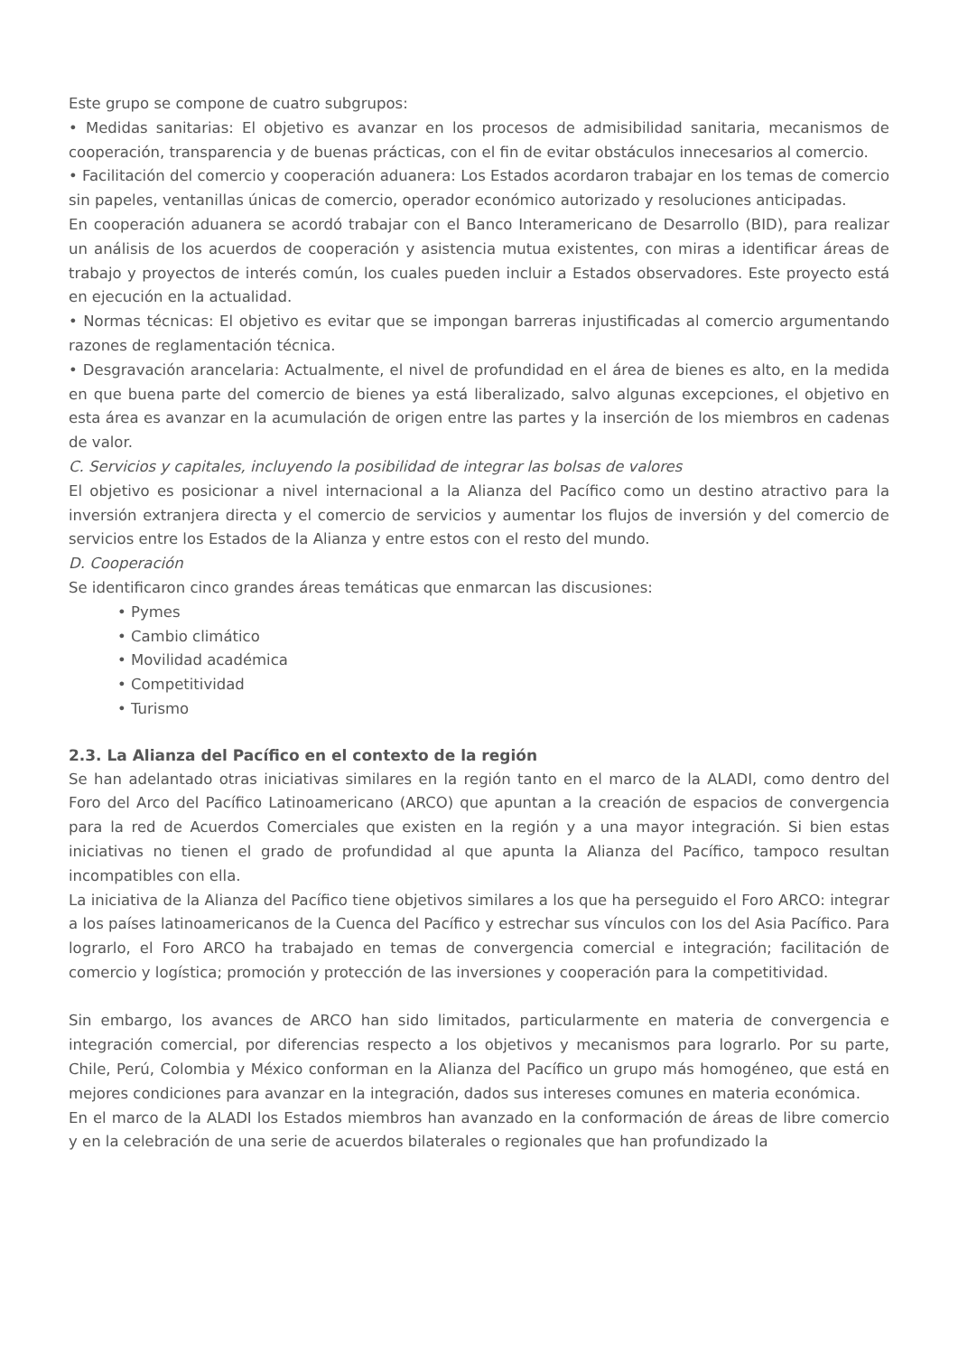Este grupo se compone de cuatro subgrupos:
• Medidas sanitarias: El objetivo es avanzar en los procesos de admisibilidad sanitaria, mecanismos de cooperación, transparencia y de buenas prácticas, con el fin de evitar obstáculos innecesarios al comercio.
• Facilitación del comercio y cooperación aduanera: Los Estados acordaron trabajar en los temas de comercio sin papeles, ventanillas únicas de comercio, operador económico autorizado y resoluciones anticipadas.
En cooperación aduanera se acordó trabajar con el Banco Interamericano de Desarrollo (BID), para realizar un análisis de los acuerdos de cooperación y asistencia mutua existentes, con miras a identificar áreas de trabajo y proyectos de interés común, los cuales pueden incluir a Estados observadores. Este proyecto está en ejecución en la actualidad.
• Normas técnicas: El objetivo es evitar que se impongan barreras injustificadas al comercio argumentando razones de reglamentación técnica.
• Desgravación arancelaria: Actualmente, el nivel de profundidad en el área de bienes es alto, en la medida en que buena parte del comercio de bienes ya está liberalizado, salvo algunas excepciones, el objetivo en esta área es avanzar en la acumulación de origen entre las partes y la inserción de los miembros en cadenas de valor.
C. Servicios y capitales, incluyendo la posibilidad de integrar las bolsas de valores
El objetivo es posicionar a nivel internacional a la Alianza del Pacífico como un destino atractivo para la inversión extranjera directa y el comercio de servicios y aumentar los flujos de inversión y del comercio de servicios entre los Estados de la Alianza y entre estos con el resto del mundo.
D. Cooperación
Se identificaron cinco grandes áreas temáticas que enmarcan las discusiones:
• Pymes
• Cambio climático
• Movilidad académica
• Competitividad
• Turismo
2.3. La Alianza del Pacífico en el contexto de la región
Se han adelantado otras iniciativas similares en la región tanto en el marco de la ALADI, como dentro del Foro del Arco del Pacífico Latinoamericano (ARCO) que apuntan a la creación de espacios de convergencia para la red de Acuerdos Comerciales que existen en la región y a una mayor integración. Si bien estas iniciativas no tienen el grado de profundidad al que apunta la Alianza del Pacífico, tampoco resultan incompatibles con ella.
La iniciativa de la Alianza del Pacífico tiene objetivos similares a los que ha perseguido el Foro ARCO: integrar a los países latinoamericanos de la Cuenca del Pacífico y estrechar sus vínculos con los del Asia Pacífico. Para lograrlo, el Foro ARCO ha trabajado en temas de convergencia comercial e integración; facilitación de comercio y logística; promoción y protección de las inversiones y cooperación para la competitividad.
Sin embargo, los avances de ARCO han sido limitados, particularmente en materia de convergencia e integración comercial, por diferencias respecto a los objetivos y mecanismos para lograrlo. Por su parte, Chile, Perú, Colombia y México conforman en la Alianza del Pacífico un grupo más homogéneo, que está en mejores condiciones para avanzar en la integración, dados sus intereses comunes en materia económica.
En el marco de la ALADI los Estados miembros han avanzado en la conformación de áreas de libre comercio y en la celebración de una serie de acuerdos bilaterales o regionales que han profundizado la